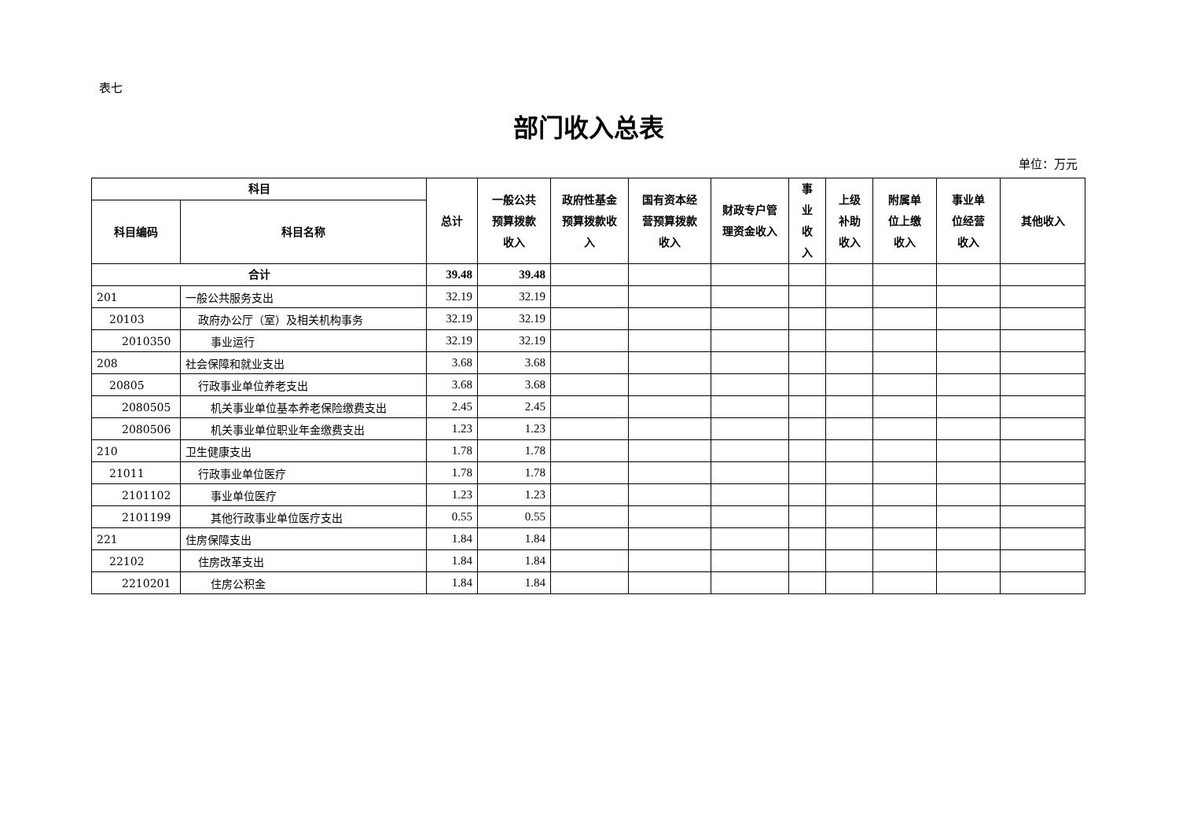表七
部门收入总表
单位：万元
| 科目 | | 总计 | 一般公共 预算拨款 收入 | 政府性基金 预算拨款收 入 | 国有资本经 营预算拨款 收入 | 财政专户管 理资金收入 | 事 业 收 入 | 上级 补助 收入 | 附属单 位上缴 收入 | 事业单 位经营 收入 | 其他收入 |
| --- | --- | --- | --- | --- | --- | --- | --- | --- | --- | --- | --- |
| 科目编码 | 科目名称 | | | | | | | | | | |
| 合计 | | 39.48 | 39.48 | | | | | | | | |
| 201 | 一般公共服务支出 | 32.19 | 32.19 | | | | | | | | |
| 20103 | 政府办公厅（室）及相关机构事务 | 32.19 | 32.19 | | | | | | | | |
| 2010350 | 事业运行 | 32.19 | 32.19 | | | | | | | | |
| 208 | 社会保障和就业支出 | 3.68 | 3.68 | | | | | | | | |
| 20805 | 行政事业单位养老支出 | 3.68 | 3.68 | | | | | | | | |
| 2080505 | 机关事业单位基本养老保险缴费支出 | 2.45 | 2.45 | | | | | | | | |
| 2080506 | 机关事业单位职业年金缴费支出 | 1.23 | 1.23 | | | | | | | | |
| 210 | 卫生健康支出 | 1.78 | 1.78 | | | | | | | | |
| 21011 | 行政事业单位医疗 | 1.78 | 1.78 | | | | | | | | |
| 2101102 | 事业单位医疗 | 1.23 | 1.23 | | | | | | | | |
| 2101199 | 其他行政事业单位医疗支出 | 0.55 | 0.55 | | | | | | | | |
| 221 | 住房保障支出 | 1.84 | 1.84 | | | | | | | | |
| 22102 | 住房改革支出 | 1.84 | 1.84 | | | | | | | | |
| 2210201 | 住房公积金 | 1.84 | 1.84 | | | | | | | | |